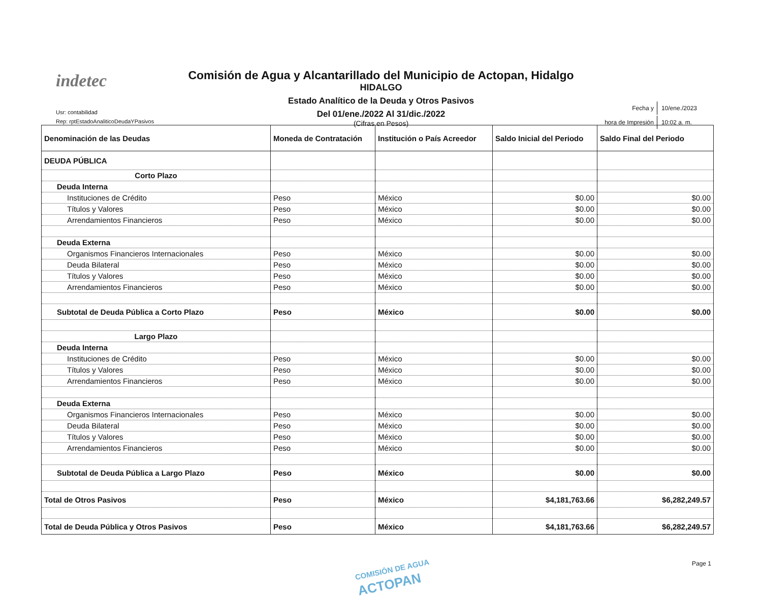indetec
Comisión de Agua y Alcantarillado del Municipio de Actopan, Hidalgo
HIDALGO
Estado Analítico de la Deuda y Otros Pasivos
Del 01/ene./2022 Al 31/dic./2022
(Cifras en Pesos)
Usr: contabilidad
Rep: rptEstadoAnaliticoDeudaYPasivos
| Fecha y | 10/ene./2023 |
| hora de Impresión | 10:02 a. m. |
| Denominación de las Deudas | Moneda de Contratación | Institución o País Acreedor | Saldo Inicial del Periodo | Saldo Final del Periodo |
| --- | --- | --- | --- | --- |
| DEUDA PÚBLICA | | | | |
| Corto Plazo | | | | |
| Deuda Interna | | | | |
| Instituciones de Crédito | Peso | México | $0.00 | $0.00 |
| Títulos y Valores | Peso | México | $0.00 | $0.00 |
| Arrendamientos Financieros | Peso | México | $0.00 | $0.00 |
| Deuda Externa | | | | |
| Organismos Financieros Internacionales | Peso | México | $0.00 | $0.00 |
| Deuda Bilateral | Peso | México | $0.00 | $0.00 |
| Títulos y Valores | Peso | México | $0.00 | $0.00 |
| Arrendamientos Financieros | Peso | México | $0.00 | $0.00 |
| Subtotal de Deuda Pública a Corto Plazo | Peso | México | $0.00 | $0.00 |
| Largo Plazo | | | | |
| Deuda Interna | | | | |
| Instituciones de Crédito | Peso | México | $0.00 | $0.00 |
| Títulos y Valores | Peso | México | $0.00 | $0.00 |
| Arrendamientos Financieros | Peso | México | $0.00 | $0.00 |
| Deuda Externa | | | | |
| Organismos Financieros Internacionales | Peso | México | $0.00 | $0.00 |
| Deuda Bilateral | Peso | México | $0.00 | $0.00 |
| Títulos y Valores | Peso | México | $0.00 | $0.00 |
| Arrendamientos Financieros | Peso | México | $0.00 | $0.00 |
| Subtotal de Deuda Pública a Largo Plazo | Peso | México | $0.00 | $0.00 |
| Total de Otros Pasivos | Peso | México | $4,181,763.66 | $6,282,249.57 |
| Total de Deuda Pública y Otros Pasivos | Peso | México | $4,181,763.66 | $6,282,249.57 |
COMISIÓN DE AGUA
ACTOPAN
Page 1